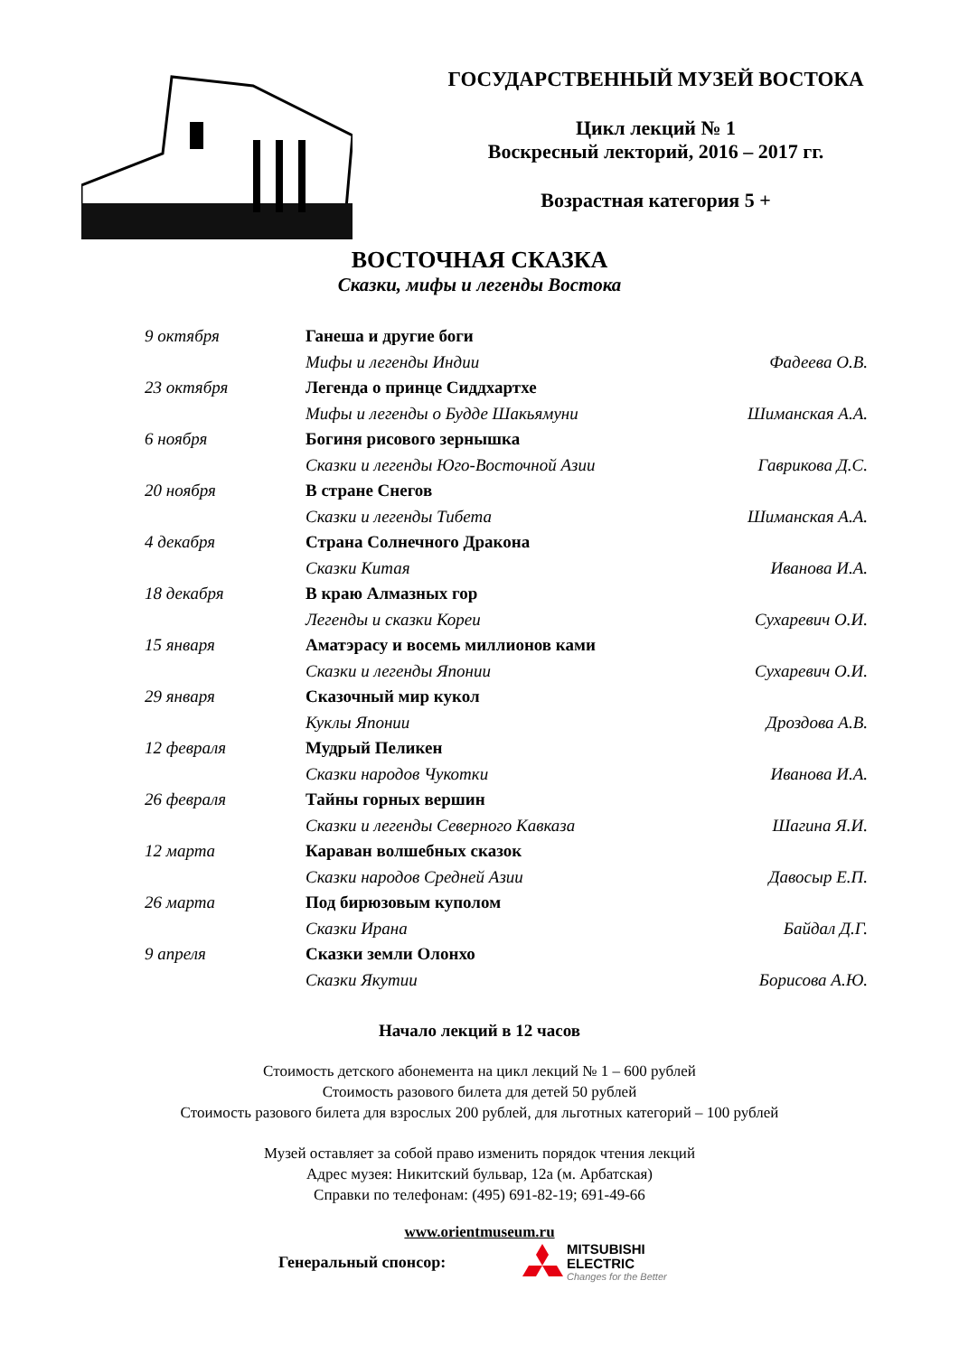ГОСУДАРСТВЕННЫЙ МУЗЕЙ ВОСТОКА
Цикл лекций № 1
Воскресный лекторий, 2016 – 2017 гг.
Возрастная категория 5 +
ВОСТОЧНАЯ СКАЗКА
Сказки, мифы и легенды Востока
| 9 октября | Ганеша и другие боги | |
| | Мифы и легенды Индии | Фадеева О.В. |
| 23 октября | Легенда о принце Сиддхартхе | |
| | Мифы и легенды о Будде Шакьямуни | Шиманская А.А. |
| 6 ноября | Богиня рисового зернышка | |
| | Сказки и легенды Юго-Восточной Азии | Гаврикова Д.С. |
| 20 ноября | В стране Снегов | |
| | Сказки и легенды Тибета | Шиманская А.А. |
| 4 декабря | Страна Солнечного Дракона | |
| | Сказки Китая | Иванова И.А. |
| 18 декабря | В краю Алмазных гор | |
| | Легенды и сказки Кореи | Сухаревич О.И. |
| 15 января | Аматэрасу и восемь миллионов ками | |
| | Сказки и легенды Японии | Сухаревич О.И. |
| 29 января | Сказочный мир кукол | |
| | Куклы Японии | Дроздова А.В. |
| 12 февраля | Мудрый Пеликен | |
| | Сказки народов Чукотки | Иванова И.А. |
| 26 февраля | Тайны горных вершин | |
| | Сказки и легенды Северного Кавказа | Шагина Я.И. |
| 12 марта | Караван волшебных сказок | |
| | Сказки народов Средней Азии | Давосыр Е.П. |
| 26 марта | Под бирюзовым куполом | |
| | Сказки Ирана | Байдал Д.Г. |
| 9 апреля | Сказки земли Олонхо | |
| | Сказки Якутии | Борисова А.Ю. |
Начало лекций в 12 часов
Стоимость детского абонемента на цикл лекций № 1 – 600 рублей
Стоимость разового билета для детей 50 рублей
Стоимость разового билета для взрослых 200 рублей, для льготных категорий – 100 рублей
Музей оставляет за собой право изменить порядок чтения лекций
Адрес музея: Никитский бульвар, 12а (м. Арбатская)
Справки по телефонам: (495) 691-82-19; 691-49-66
www.orientmuseum.ru
Генеральный спонсор:
MITSUBISHI
ELECTRIC
Changes for the Better